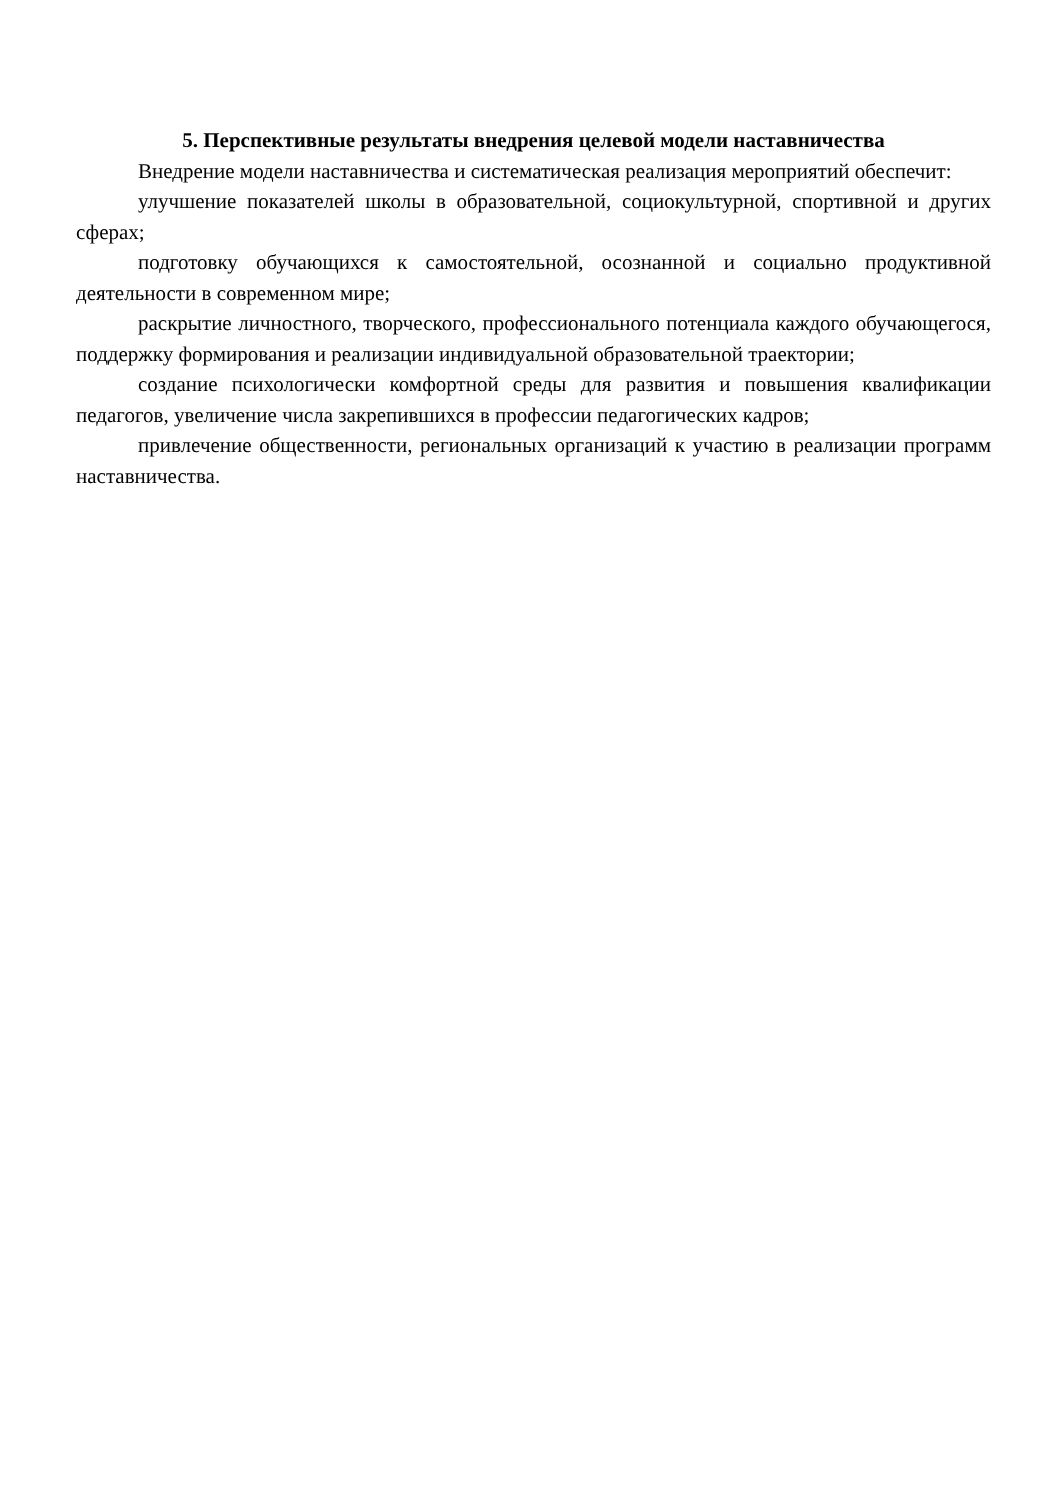5. Перспективные результаты внедрения целевой модели наставничества
Внедрение модели наставничества и систематическая реализация мероприятий обеспечит:
улучшение показателей школы в образовательной, социокультурной, спортивной и других сферах;
подготовку обучающихся к самостоятельной, осознанной и социально продуктивной деятельности в современном мире;
раскрытие личностного, творческого, профессионального потенциала каждого обучающегося, поддержку формирования и реализации индивидуальной образовательной траектории;
создание психологически комфортной среды для развития и повышения квалификации педагогов, увеличение числа закрепившихся в профессии педагогических кадров;
привлечение общественности, региональных организаций к участию в реализации программ наставничества.